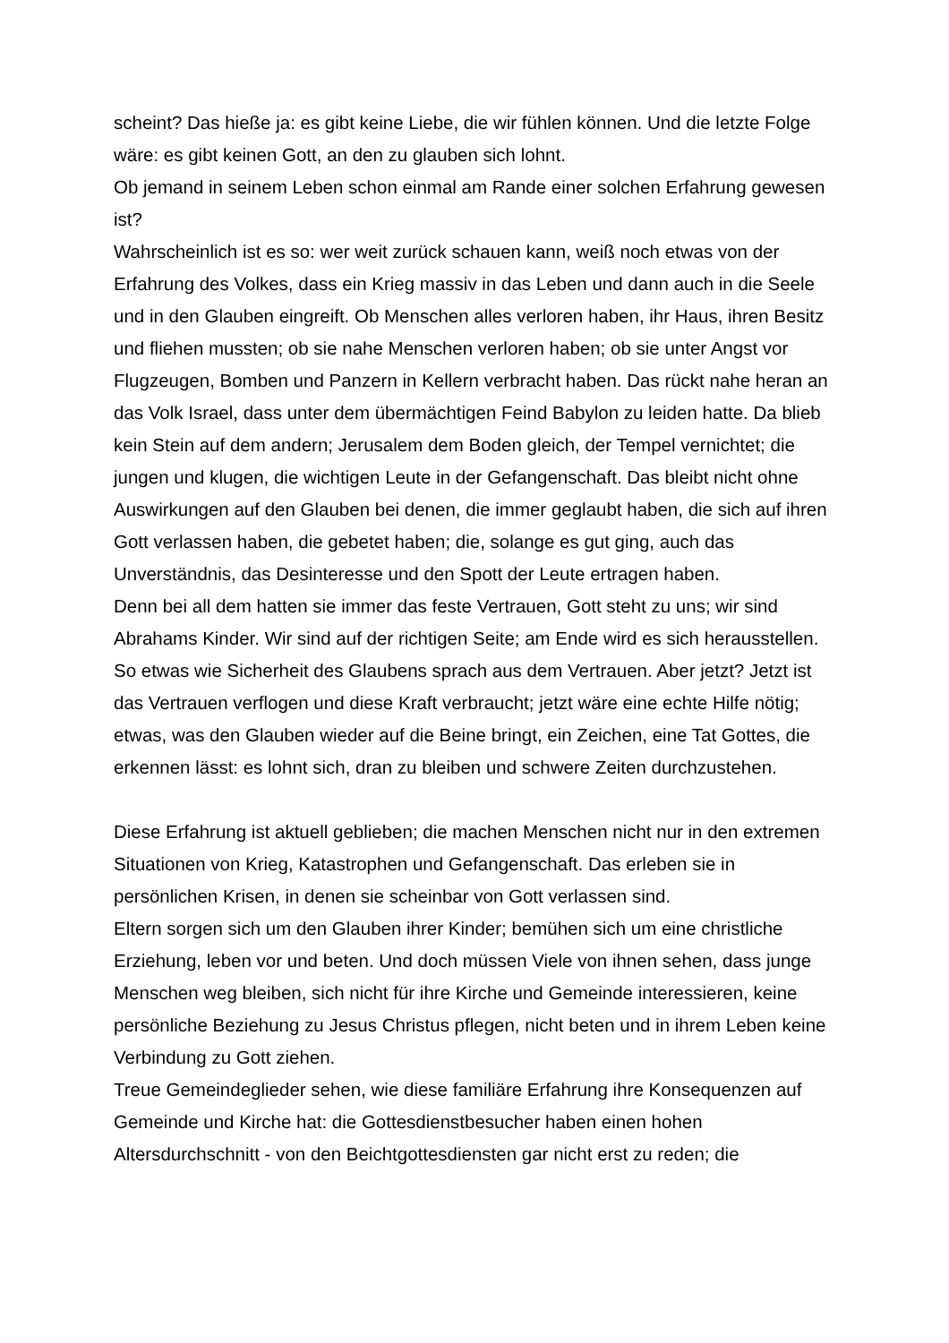scheint? Das hieße ja: es gibt keine Liebe, die wir fühlen können. Und die letzte Folge wäre: es gibt keinen Gott, an den zu glauben sich lohnt.
Ob jemand in seinem Leben schon einmal am Rande einer solchen Erfahrung gewesen ist?
Wahrscheinlich ist es so: wer weit zurück schauen kann, weiß noch etwas von der Erfahrung des Volkes, dass ein Krieg massiv in das Leben und dann auch in die Seele und in den Glauben eingreift. Ob Menschen alles verloren haben, ihr Haus, ihren Besitz und fliehen mussten; ob sie nahe Menschen verloren haben; ob sie unter Angst vor Flugzeugen, Bomben und Panzern in Kellern verbracht haben. Das rückt nahe heran an das Volk Israel, dass unter dem übermächtigen Feind Babylon zu leiden hatte. Da blieb kein Stein auf dem andern; Jerusalem dem Boden gleich, der Tempel vernichtet; die jungen und klugen, die wichtigen Leute in der Gefangenschaft. Das bleibt nicht ohne Auswirkungen auf den Glauben bei denen, die immer geglaubt haben, die sich auf ihren Gott verlassen haben, die gebetet haben; die, solange es gut ging, auch das Unverständnis, das Desinteresse und den Spott der Leute ertragen haben.
Denn bei all dem hatten sie immer das feste Vertrauen, Gott steht zu uns; wir sind Abrahams Kinder. Wir sind auf der richtigen Seite; am Ende wird es sich herausstellen. So etwas wie Sicherheit des Glaubens sprach aus dem Vertrauen. Aber jetzt? Jetzt ist das Vertrauen verflogen und diese Kraft verbraucht; jetzt wäre eine echte Hilfe nötig; etwas, was den Glauben wieder auf die Beine bringt, ein Zeichen, eine Tat Gottes, die erkennen lässt: es lohnt sich, dran zu bleiben und schwere Zeiten durchzustehen.
Diese Erfahrung ist aktuell geblieben; die machen Menschen nicht nur in den extremen Situationen von Krieg, Katastrophen und Gefangenschaft. Das erleben sie in persönlichen Krisen, in denen sie scheinbar von Gott verlassen sind.
Eltern sorgen sich um den Glauben ihrer Kinder; bemühen sich um eine christliche Erziehung, leben vor und beten. Und doch müssen Viele von ihnen sehen, dass junge Menschen weg bleiben, sich nicht für ihre Kirche und Gemeinde interessieren, keine persönliche Beziehung zu Jesus Christus pflegen, nicht beten und in ihrem Leben keine Verbindung zu Gott ziehen.
Treue Gemeindeglieder sehen, wie diese familiäre Erfahrung ihre Konsequenzen auf Gemeinde und Kirche hat: die Gottesdienstbesucher haben einen hohen Altersdurchschnitt - von den Beichtgottesdiensten gar nicht erst zu reden; die